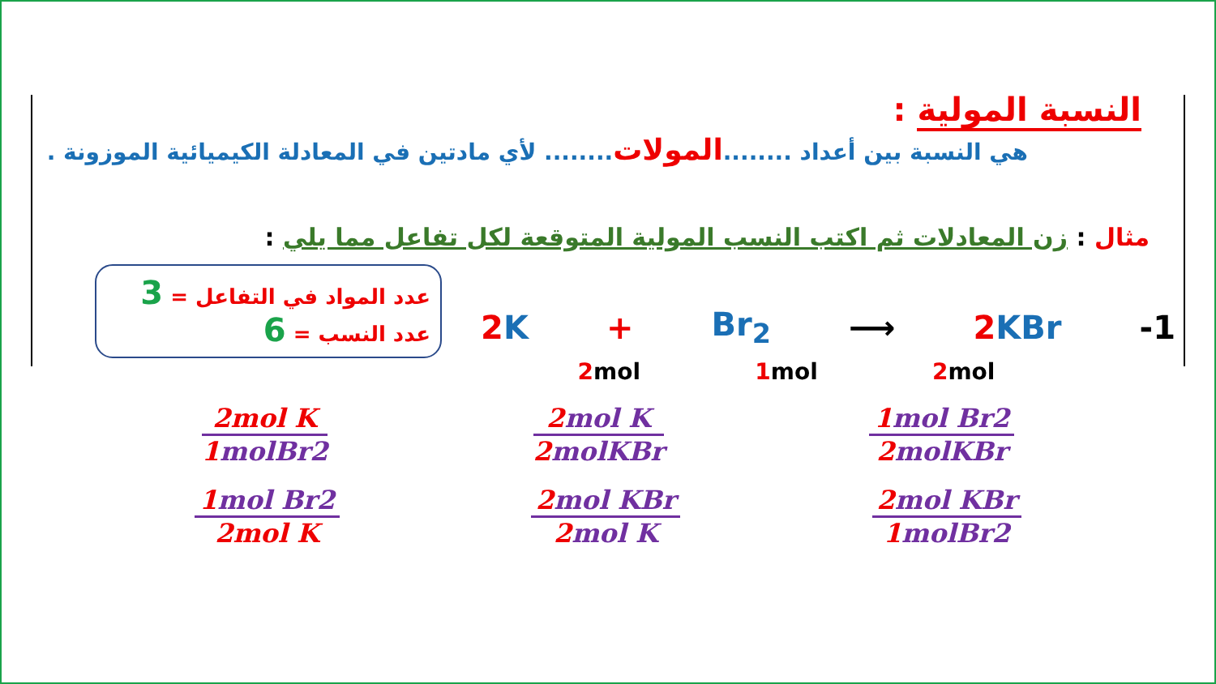النسبة المولية :
هي النسبة بين أعداد ........المولات........ لأي مادتين في المعادلة الكيميائية الموزونة .
مثال : زن المعادلات ثم اكتب النسب المولية المتوقعة لكل تفاعل مما يلي :
عدد المواد في التفاعل = 3
عدد النسب = 6
2 K + Br<sub>2</sub> ⟶ 2 KBr -1
2mol 1mol 2mol
2mol K
1molBr2
2mol K
2molKBr
1mol Br2
2molKBr
1mol Br2
2mol K
2mol KBr
2mol K
2mol KBr
1molBr2